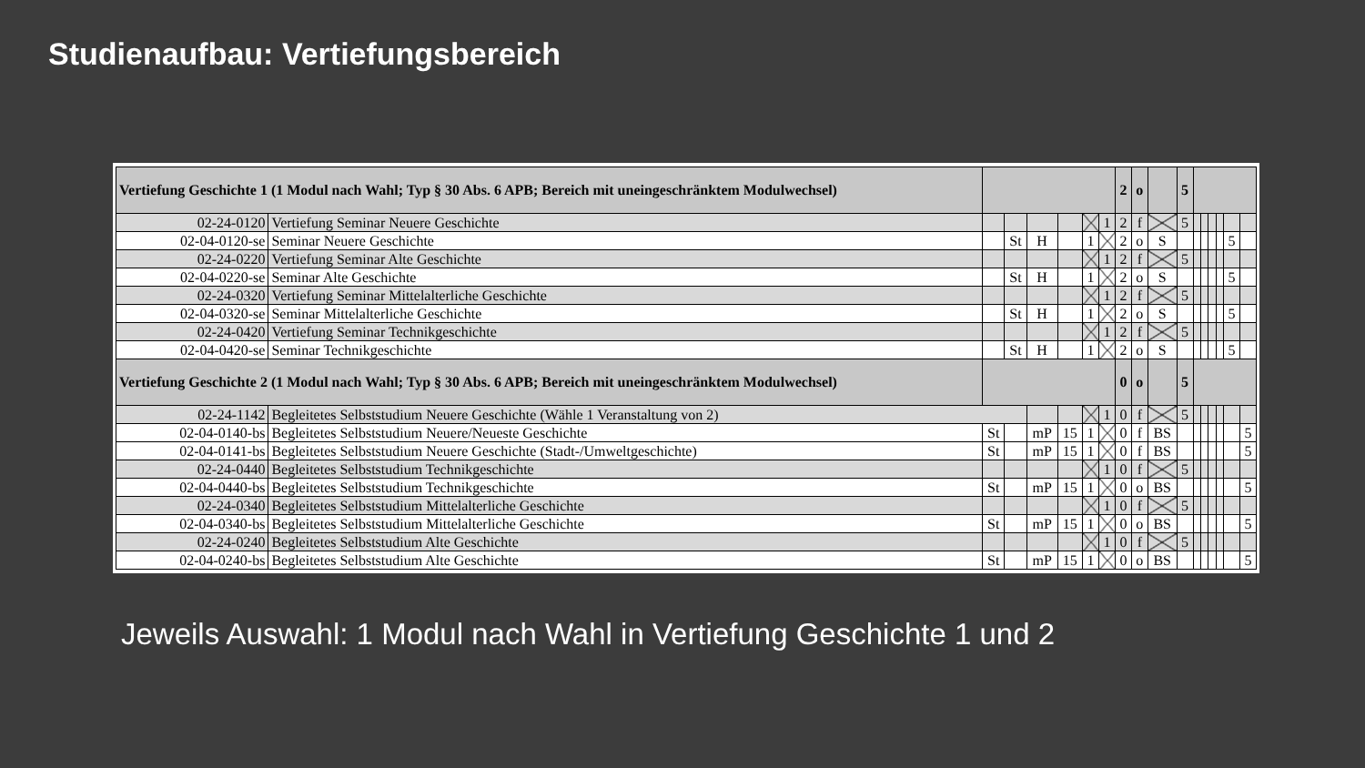Studienaufbau: Vertiefungsbereich
| Vertiefung Geschichte 1 (1 Modul nach Wahl; Typ § 30 Abs. 6 APB; Bereich mit uneingeschränktem Modulwechsel) | | | | | | | | 2 | o | | 5 | | | | | | |
| 02-24-0120 | Vertiefung Seminar Neuere Geschichte | | | | | | 1 | 2 | f | | 5 | | | | | | |
| 02-04-0120-se | Seminar Neuere Geschichte | | St | H | | 1 | | 2 | o | S | | | | | | 5 | |
| 02-24-0220 | Vertiefung Seminar Alte Geschichte | | | | | | 1 | 2 | f | | 5 | | | | | | |
| 02-04-0220-se | Seminar Alte Geschichte | | St | H | | 1 | | 2 | o | S | | | | | | 5 | |
| 02-24-0320 | Vertiefung Seminar Mittelalterliche Geschichte | | | | | | 1 | 2 | f | | 5 | | | | | | |
| 02-04-0320-se | Seminar Mittelalterliche Geschichte | | St | H | | 1 | | 2 | o | S | | | | | | 5 | |
| 02-24-0420 | Vertiefung Seminar Technikgeschichte | | | | | | 1 | 2 | f | | 5 | | | | | | |
| 02-04-0420-se | Seminar Technikgeschichte | | St | H | | 1 | | 2 | o | S | | | | | | 5 | |
| Vertiefung Geschichte 2 (1 Modul nach Wahl; Typ § 30 Abs. 6 APB; Bereich mit uneingeschränktem Modulwechsel) | | | | | | | | 0 | o | | 5 | | | | | | |
| 02-24-1142 | Begleitetes Selbststudium Neuere Geschichte (Wähle 1 Veranstaltung von 2) | | | | | | 1 | 0 | f | | 5 | | | | | | |
| 02-04-0140-bs | Begleitetes Selbststudium Neuere/Neueste Geschichte | St | | mP | 15 | 1 | | 0 | f | BS | | | | | | | 5 |
| 02-04-0141-bs | Begleitetes Selbststudium Neuere Geschichte (Stadt-/Umweltgeschichte) | St | | mP | 15 | 1 | | 0 | f | BS | | | | | | | 5 |
| 02-24-0440 | Begleitetes Selbststudium Technikgeschichte | | | | | | 1 | 0 | f | | 5 | | | | | | |
| 02-04-0440-bs | Begleitetes Selbststudium Technikgeschichte | St | | mP | 15 | 1 | | 0 | o | BS | | | | | | | 5 |
| 02-24-0340 | Begleitetes Selbststudium Mittelalterliche Geschichte | | | | | | 1 | 0 | f | | 5 | | | | | | |
| 02-04-0340-bs | Begleitetes Selbststudium Mittelalterliche Geschichte | St | | mP | 15 | 1 | | 0 | o | BS | | | | | | | 5 |
| 02-24-0240 | Begleitetes Selbststudium Alte Geschichte | | | | | | 1 | 0 | f | | 5 | | | | | | |
| 02-04-0240-bs | Begleitetes Selbststudium Alte Geschichte | St | | mP | 15 | 1 | | 0 | o | BS | | | | | | | 5 |
Jeweils Auswahl: 1 Modul nach Wahl in Vertiefung Geschichte 1 und 2